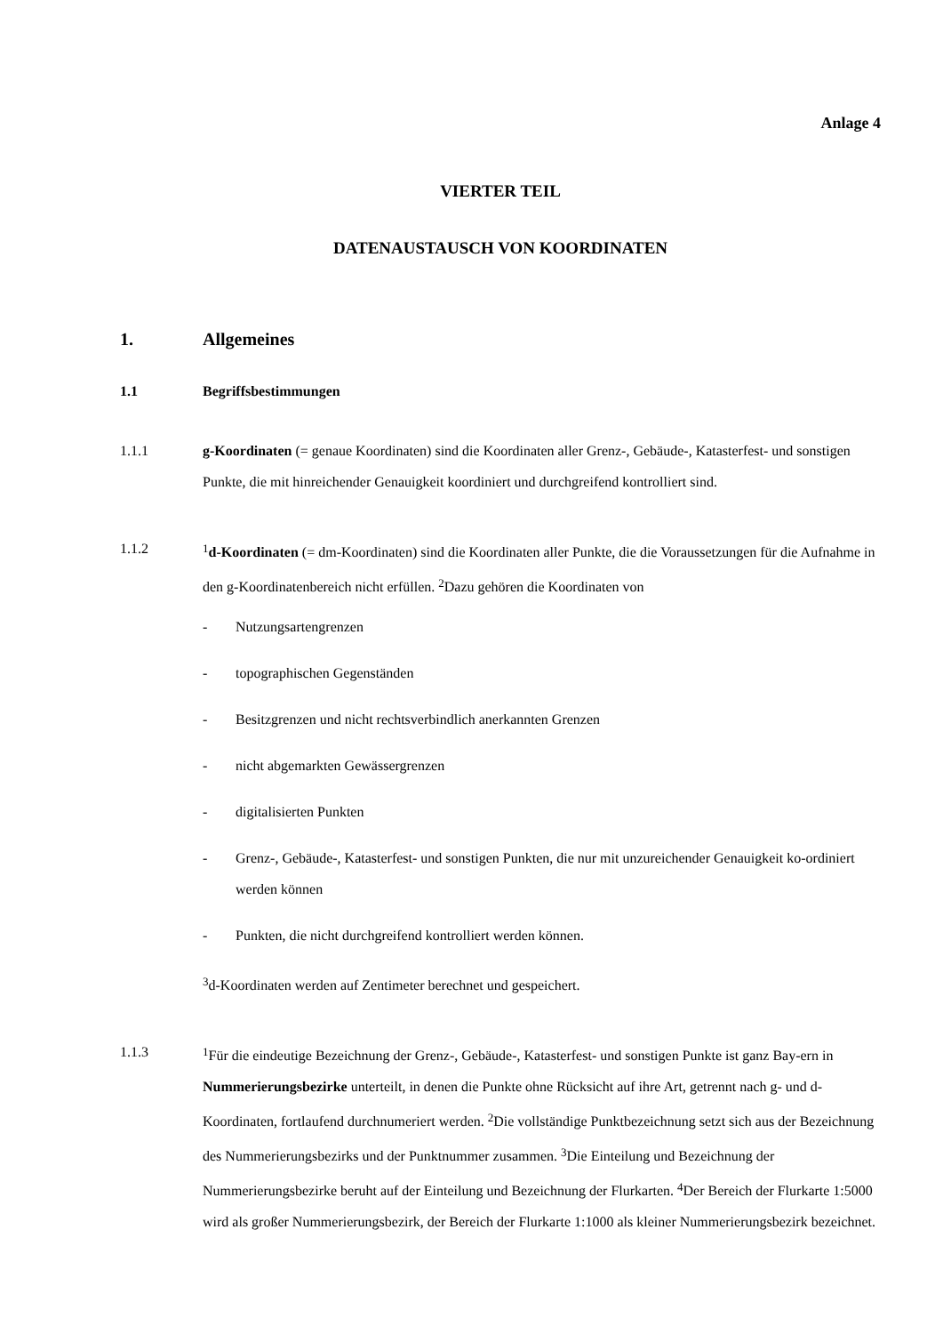Anlage 4
VIERTER TEIL
DATENAUSTAUSCH VON KOORDINATEN
1. Allgemeines
1.1 Begriffsbestimmungen
1.1.1 g-Koordinaten (= genaue Koordinaten) sind die Koordinaten aller Grenz-, Gebäude-, Katasterfest- und sonstigen Punkte, die mit hinreichender Genauigkeit koordiniert und durchgreifend kontrolliert sind.
1.1.2<sup>1</sup>d-Koordinaten (= dm-Koordinaten) sind die Koordinaten aller Punkte, die die Voraussetzungen für die Aufnahme in den g-Koordinatenbereich nicht erfüllen. <sup>2</sup>Dazu gehören die Koordinaten von
- Nutzungsartengrenzen
- topographischen Gegenständen
- Besitzgrenzen und nicht rechtsverbindlich anerkannten Grenzen
- nicht abgemarkten Gewässergrenzen
- digitalisierten Punkten
- Grenz-, Gebäude-, Katasterfest- und sonstigen Punkten, die nur mit unzureichender Genauigkeit ko-ordiniert werden können
- Punkten, die nicht durchgreifend kontrolliert werden können.
<sup>3</sup> d-Koordinaten werden auf Zentimeter berechnet und gespeichert.
1.1.3<sup>1</sup>Für die eindeutige Bezeichnung der Grenz-, Gebäude-, Katasterfest- und sonstigen Punkte ist ganz Bay-ern in Nummerierungsbezirke unterteilt, in denen die Punkte ohne Rücksicht auf ihre Art, getrennt nach g- und d-Koordinaten, fortlaufend durchnumeriert werden. <sup>2</sup>Die vollständige Punktbezeichnung setzt sich aus der Bezeichnung des Nummerierungsbezirks und der Punktnummer zusammen. <sup>3</sup>Die Einteilung und Bezeichnung der Nummerierungsbezirke beruht auf der Einteilung und Bezeichnung der Flurkarten. <sup>4</sup>Der Bereich der Flurkarte 1:5000 wird als großer Nummerierungsbezirk, der Bereich der Flurkarte 1:1000 als kleiner Nummerierungsbezirk bezeichnet.